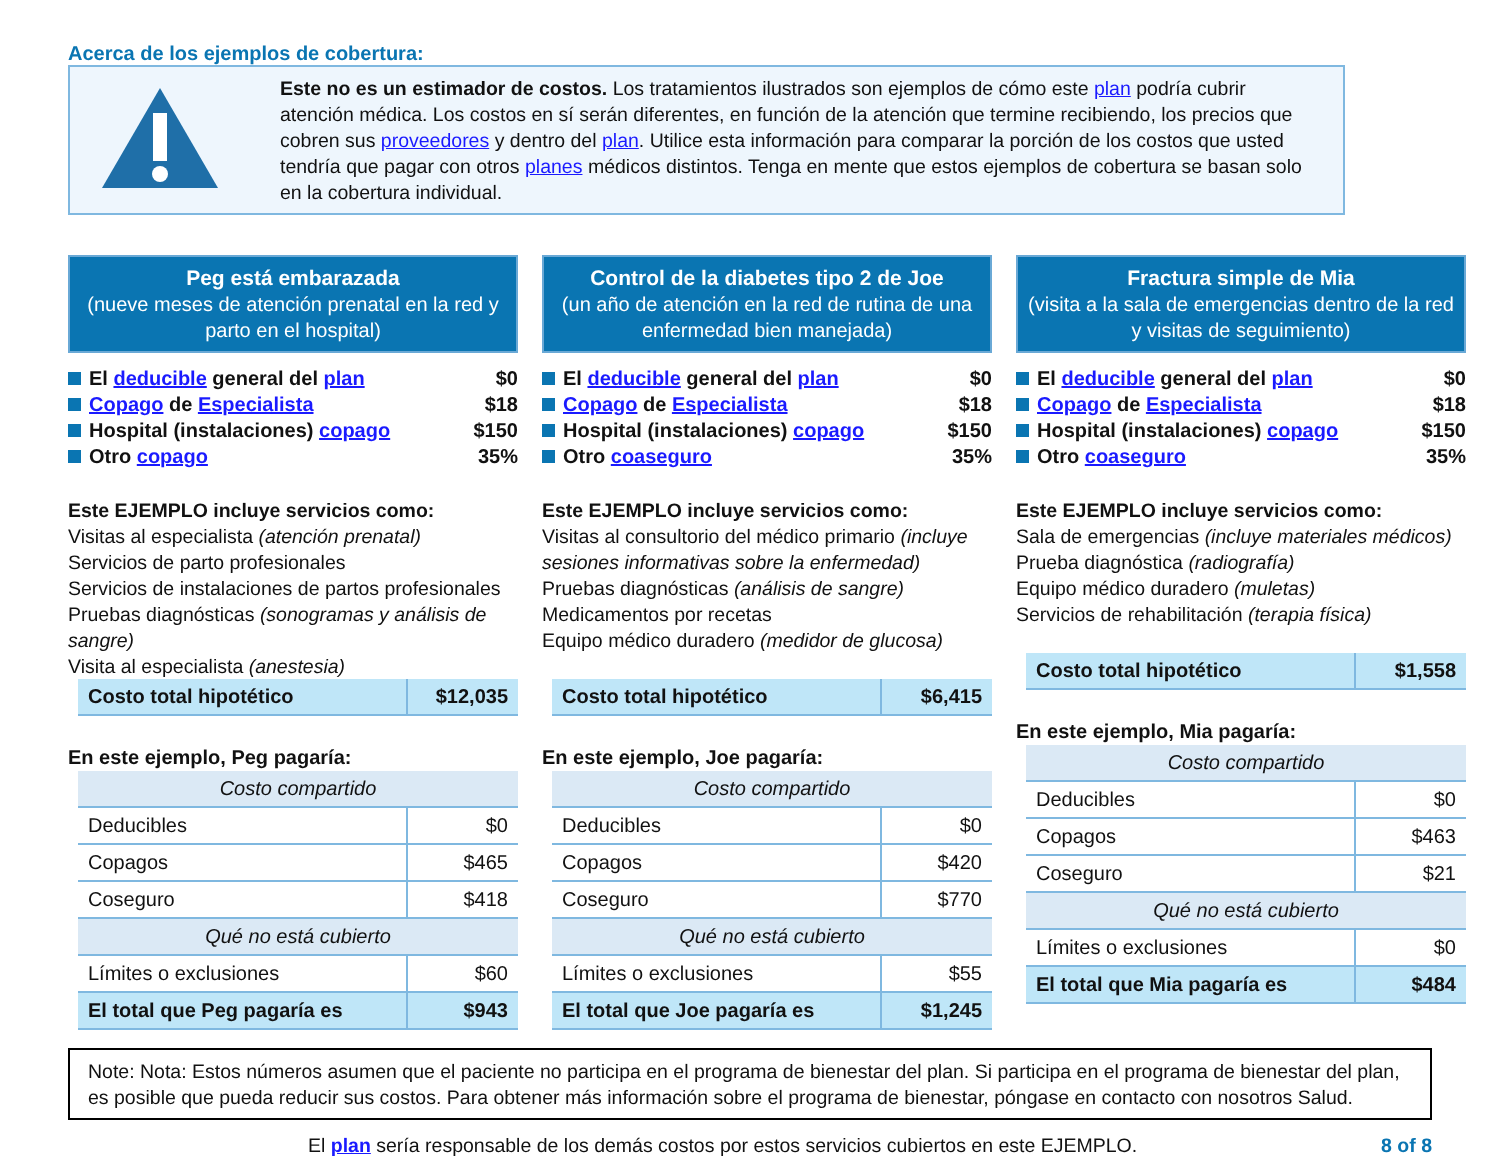Acerca de los ejemplos de cobertura:
Este no es un estimador de costos. Los tratamientos ilustrados son ejemplos de cómo este plan podría cubrir atención médica. Los costos en sí serán diferentes, en función de la atención que termine recibiendo, los precios que cobren sus proveedores y dentro del plan. Utilice esta información para comparar la porción de los costos que usted tendría que pagar con otros planes médicos distintos. Tenga en mente que estos ejemplos de cobertura se basan solo en la cobertura individual.
Peg está embarazada
(nueve meses de atención prenatal en la red y parto en el hospital)
El deducible general del plan $0
Copago de Especialista $18
Hospital (instalaciones) copago $150
Otro copago 35%
Este EJEMPLO incluye servicios como:
Visitas al especialista (atención prenatal)
Servicios de parto profesionales
Servicios de instalaciones de partos profesionales
Pruebas diagnósticas (sonogramas y análisis de sangre)
Visita al especialista (anestesia)
| Costo total hipotético | $12,035 |
En este ejemplo, Peg pagaría:
| Costo compartido | |
| Deducibles | $0 |
| Copagos | $465 |
| Coseguro | $418 |
| Qué no está cubierto | |
| Límites o exclusiones | $60 |
| El total que Peg pagaría es | $943 |
Control de la diabetes tipo 2 de Joe
(un año de atención en la red de rutina de una enfermedad bien manejada)
El deducible general del plan $0
Copago de Especialista $18
Hospital (instalaciones) copago $150
Otro coaseguro 35%
Este EJEMPLO incluye servicios como:
Visitas al consultorio del médico primario (incluye sesiones informativas sobre la enfermedad)
Pruebas diagnósticas (análisis de sangre)
Medicamentos por recetas
Equipo médico duradero (medidor de glucosa)
| Costo total hipotético | $6,415 |
En este ejemplo, Joe pagaría:
| Costo compartido | |
| Deducibles | $0 |
| Copagos | $420 |
| Coseguro | $770 |
| Qué no está cubierto | |
| Límites o exclusiones | $55 |
| El total que Joe pagaría es | $1,245 |
Fractura simple de Mia
(visita a la sala de emergencias dentro de la red y visitas de seguimiento)
El deducible general del plan $0
Copago de Especialista $18
Hospital (instalaciones) copago $150
Otro coaseguro 35%
Este EJEMPLO incluye servicios como:
Sala de emergencias (incluye materiales médicos)
Prueba diagnóstica (radiografía)
Equipo médico duradero (muletas)
Servicios de rehabilitación (terapia física)
| Costo total hipotético | $1,558 |
En este ejemplo, Mia pagaría:
| Costo compartido | |
| Deducibles | $0 |
| Copagos | $463 |
| Coseguro | $21 |
| Qué no está cubierto | |
| Límites o exclusiones | $0 |
| El total que Mia pagaría es | $484 |
Note: Nota: Estos números asumen que el paciente no participa en el programa de bienestar del plan. Si participa en el programa de bienestar del plan, es posible que pueda reducir sus costos. Para obtener más información sobre el programa de bienestar, póngase en contacto con nosotros Salud.
El plan sería responsable de los demás costos por estos servicios cubiertos en este EJEMPLO. 8 of 8